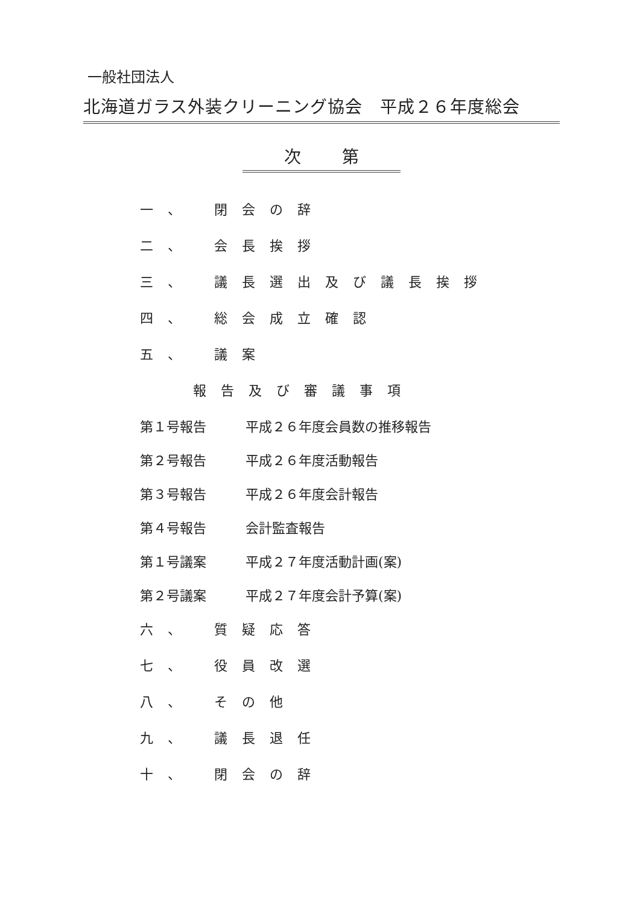一般社団法人
北海道ガラス外装クリーニング協会　平成２６年度総会
次 第
一、 閉会の辞
二、 会長挨拶
三、 議長選出及び議長挨拶
四、 総会成立確認
五、 議案
報告及び審議事項
第１号報告 平成２６年度会員数の推移報告
第２号報告 平成２６年度活動報告
第３号報告 平成２６年度会計報告
第４号報告 会計監査報告
第１号議案 平成２７年度活動計画(案)
第２号議案 平成２７年度会計予算(案)
六、 質疑応答
七、 役員改選
八、 その他
九、 議長退任
十、 閉会の辞